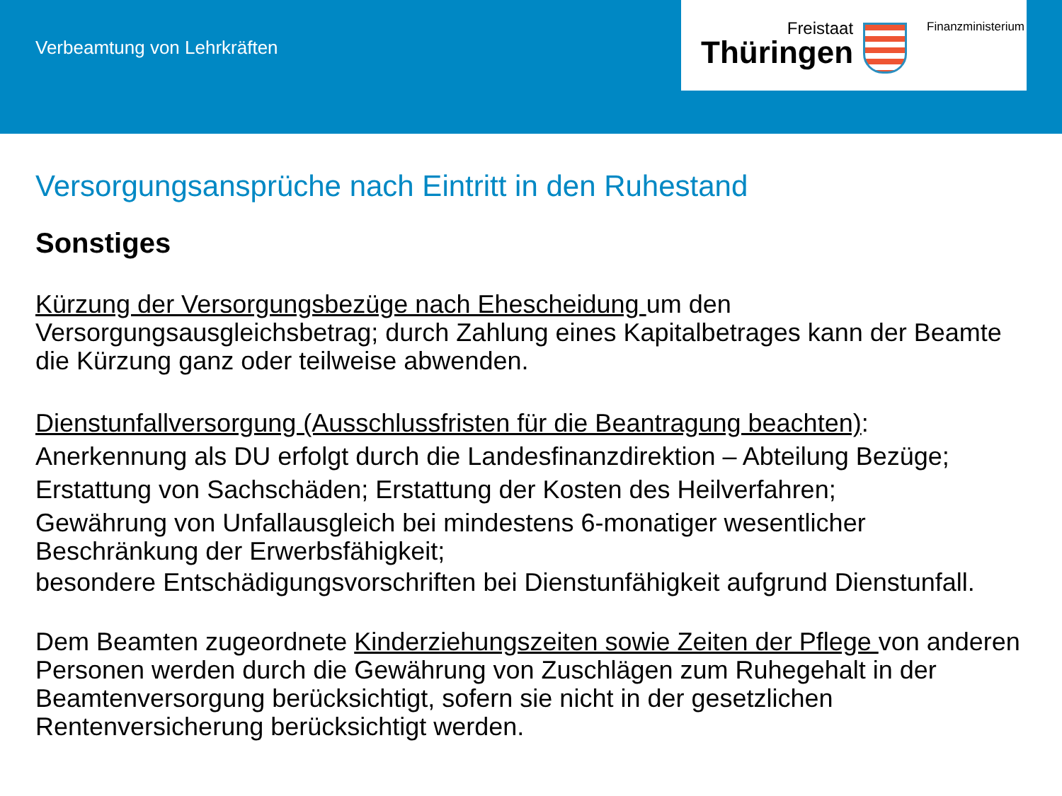Verbeamtung von Lehrkräften
Freistaat
Thüringen
Finanzministerium
Versorgungsansprüche nach Eintritt in den Ruhestand
Sonstiges
Kürzung der Versorgungsbezüge nach Ehescheidung um den Versorgungsausgleichsbetrag; durch Zahlung eines Kapitalbetrages kann der Beamte die Kürzung ganz oder teilweise abwenden.
Dienstunfallversorgung (Ausschlussfristen für die Beantragung beachten):
Anerkennung als DU erfolgt durch die Landesfinanzdirektion – Abteilung Bezüge;
Erstattung von Sachschäden; Erstattung der Kosten des Heilverfahren;
Gewährung von Unfallausgleich bei mindestens 6-monatiger wesentlicher Beschränkung der Erwerbsfähigkeit;
besondere Entschädigungsvorschriften bei Dienstunfähigkeit aufgrund Dienstunfall.
Dem Beamten zugeordnete Kinderziehungszeiten sowie Zeiten der Pflege von anderen Personen werden durch die Gewährung von Zuschlägen zum Ruhegehalt in der Beamtenversorgung berücksichtigt, sofern sie nicht in der gesetzlichen Rentenversicherung berücksichtigt werden.